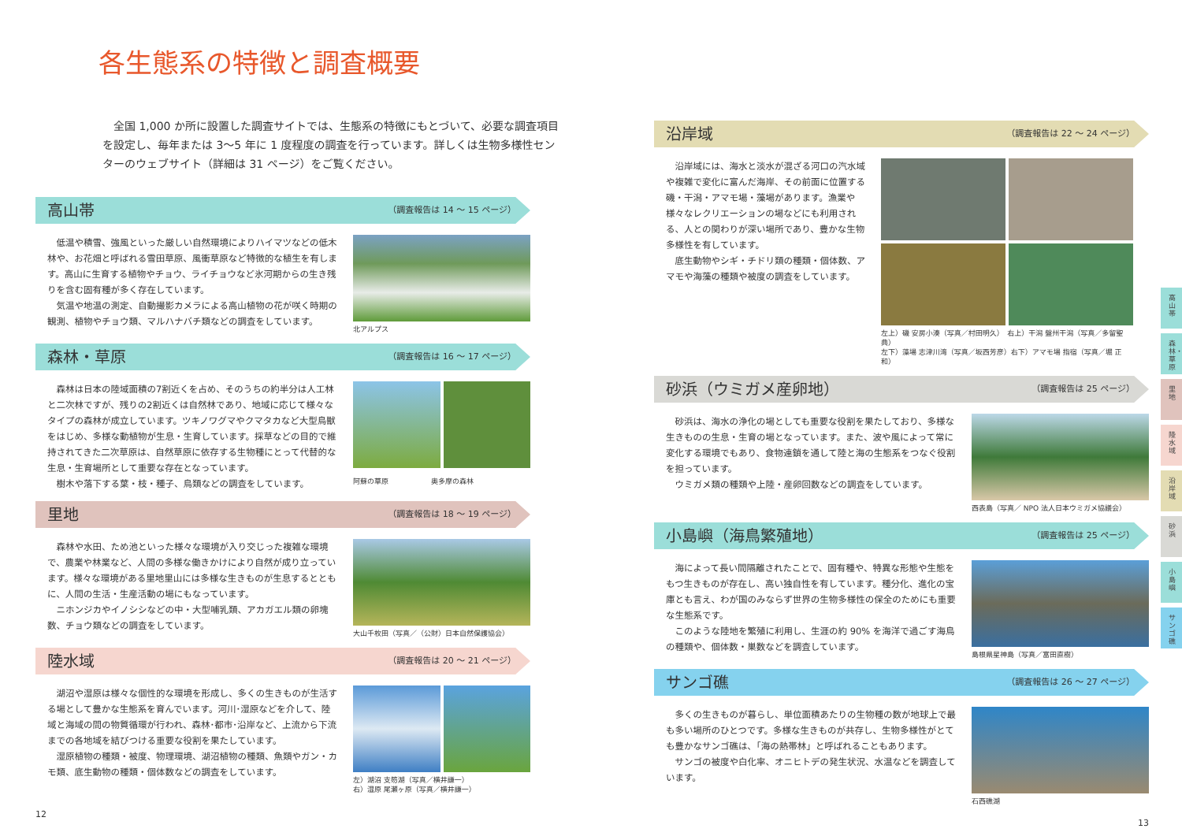各生態系の特徴と調査概要
　全国 1,000 か所に設置した調査サイトでは、生態系の特徴にもとづいて、必要な調査項目を設定し、毎年または 3～5 年に 1 度程度の調査を行っています。詳しくは生物多様性センターのウェブサイト（詳細は 31 ページ）をご覧ください。
高山帯 （調査報告は 14 ～ 15 ページ）
低温や積雪、強風といった厳しい自然環境によりハイマツなどの低木林や、お花畑と呼ばれる雪田草原、風衝草原など特徴的な植生を有します。高山に生育する植物やチョウ、ライチョウなど氷河期からの生き残りを含む固有種が多く存在しています。
気温や地温の測定、自動撮影カメラによる高山植物の花が咲く時期の観測、植物やチョウ類、マルハナバチ類などの調査をしています。
北アルプス
森林・草原 （調査報告は 16 ～ 17 ページ）
森林は日本の陸域面積の7割近くを占め、そのうちの約半分は人工林と二次林ですが、残りの2割近くは自然林であり、地域に応じて様々なタイプの森林が成立しています。ツキノワグマやクマタカなど大型鳥獣をはじめ、多様な動植物が生息・生育しています。採草などの目的で維持されてきた二次草原は、自然草原に依存する生物種にとって代替的な生息・生育場所として重要な存在となっています。
樹木や落下する葉・枝・種子、鳥類などの調査をしています。
阿蘇の草原　　　　　　奥多摩の森林
里地 （調査報告は 18 ～ 19 ページ）
森林や水田、ため池といった様々な環境が入り交じった複雑な環境で、農業や林業など、人間の多様な働きかけにより自然が成り立っています。様々な環境がある里地里山には多様な生きものが生息するとともに、人間の生活・生産活動の場にもなっています。
ニホンジカやイノシシなどの中・大型哺乳類、アカガエル類の卵塊数、チョウ類などの調査をしています。
大山千枚田（写真／（公財）日本自然保護協会）
陸水域 （調査報告は 20 ～ 21 ページ）
湖沼や湿原は様々な個性的な環境を形成し、多くの生きものが生活する場として豊かな生態系を育んでいます。河川･湿原などを介して、陸域と海域の間の物質循環が行われ、森林･都市･沿岸など、上流から下流までの各地域を結びつける重要な役割を果たしています。
湿原植物の種類・被度、物理環境、湖沼植物の種類、魚類やガン・カモ類、底生動物の種類・個体数などの調査をしています。
左）湖沼 支笏湖（写真／横井謙一）
右）湿原 尾瀬ヶ原（写真／横井謙一）
12
沿岸域 （調査報告は 22 ～ 24 ページ）
沿岸域には、海水と淡水が混ざる河口の汽水域や複雑で変化に富んだ海岸、その前面に位置する磯・干潟・アマモ場・藻場があります。漁業や様々なレクリエーションの場などにも利用される、人との関わりが深い場所であり、豊かな生物多様性を有しています。
底生動物やシギ・チドリ類の種類・個体数、アマモや海藻の種類や被度の調査をしています。
左上）磯 安房小湊（写真／村田明久）　右上）干潟 盤州干潟（写真／多留聖典）
左下）藻場 志津川湾（写真／坂西芳彦）右下）アマモ場 指宿（写真／堀 正和）
砂浜（ウミガメ産卵地） （調査報告は 25 ページ）
砂浜は、海水の浄化の場としても重要な役割を果たしており、多様な生きものの生息・生育の場となっています。また、波や風によって常に変化する環境でもあり、食物連鎖を通して陸と海の生態系をつなぐ役割を担っています。
ウミガメ類の種類や上陸・産卵回数などの調査をしています。
西表島（写真／ NPO 法人日本ウミガメ協議会）
小島嶼（海鳥繁殖地） （調査報告は 25 ページ）
海によって長い間隔離されたことで、固有種や、特異な形態や生態をもつ生きものが存在し、高い独自性を有しています。種分化、進化の宝庫とも言え、わが国のみならず世界の生物多様性の保全のためにも重要な生態系です。
このような陸地を繁殖に利用し、生涯の約 90% を海洋で過ごす海鳥の種類や、個体数・巣数などを調査しています。
島根県星神島（写真／富田直樹）
サンゴ礁 （調査報告は 26 ～ 27 ページ）
多くの生きものが暮らし、単位面積あたりの生物種の数が地球上で最も多い場所のひとつです。多様な生きものが共存し、生物多様性がとても豊かなサンゴ礁は､「海の熱帯林」と呼ばれることもあります。
サンゴの被度や白化率、オニヒトデの発生状況、水温などを調査しています。
石西礁湖
13
高山帯
森林・草原
里地
陸水域
沿岸域
砂浜
小島嶼
サンゴ礁